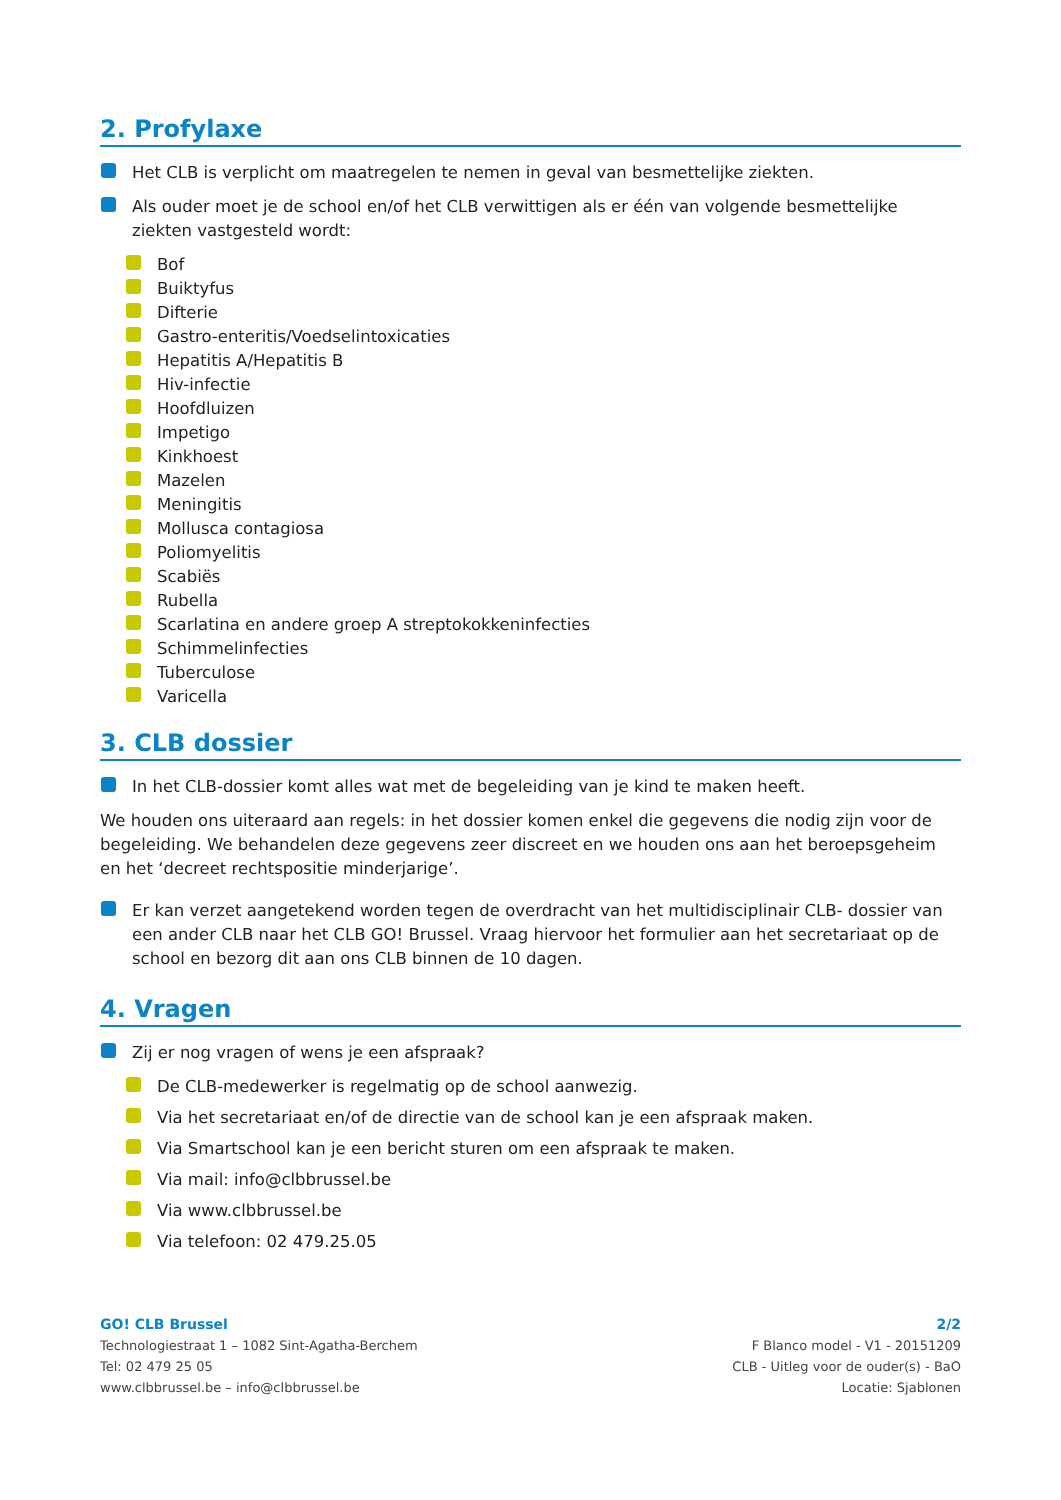2. Profylaxe
Het CLB is verplicht om maatregelen te nemen in geval van besmettelijke ziekten.
Als ouder moet je de school en/of het CLB verwittigen als er één van volgende besmettelijke ziekten vastgesteld wordt:
Bof
Buiktyfus
Difterie
Gastro-enteritis/Voedselintoxicaties
Hepatitis A/Hepatitis B
Hiv-infectie
Hoofdluizen
Impetigo
Kinkhoest
Mazelen
Meningitis
Mollusca contagiosa
Poliomyelitis
Scabiës
Rubella
Scarlatina en andere groep A streptokokkeninfecties
Schimmelinfecties
Tuberculose
Varicella
3. CLB dossier
In het CLB-dossier komt alles wat met de begeleiding van je kind te maken heeft.
We houden ons uiteraard aan regels: in het dossier komen enkel die gegevens die nodig zijn voor de begeleiding. We behandelen deze gegevens zeer discreet en we houden ons aan het beroepsgeheim en het ‘decreet rechtspositie minderjarige’.
Er kan verzet aangetekend worden tegen de overdracht van het multidisciplinair CLB- dossier van een ander CLB naar het CLB GO! Brussel. Vraag hiervoor het formulier aan het secretariaat op de school en bezorg dit aan ons CLB binnen de 10 dagen.
4. Vragen
Zij er nog vragen of wens je een afspraak?
De CLB-medewerker is regelmatig op de school aanwezig.
Via het secretariaat en/of de directie van de school kan je een afspraak maken.
Via Smartschool kan je een bericht sturen om een afspraak te maken.
Via mail: info@clbbrussel.be
Via www.clbbrussel.be
Via telefoon: 02 479.25.05
GO! CLB Brussel
Technologiestraat 1 – 1082 Sint-Agatha-Berchem
Tel: 02 479 25 05
www.clbbrussel.be – info@clbbrussel.be
2/2
F Blanco model - V1 - 20151209
CLB - Uitleg voor de ouder(s) - BaO
Locatie: Sjablonen